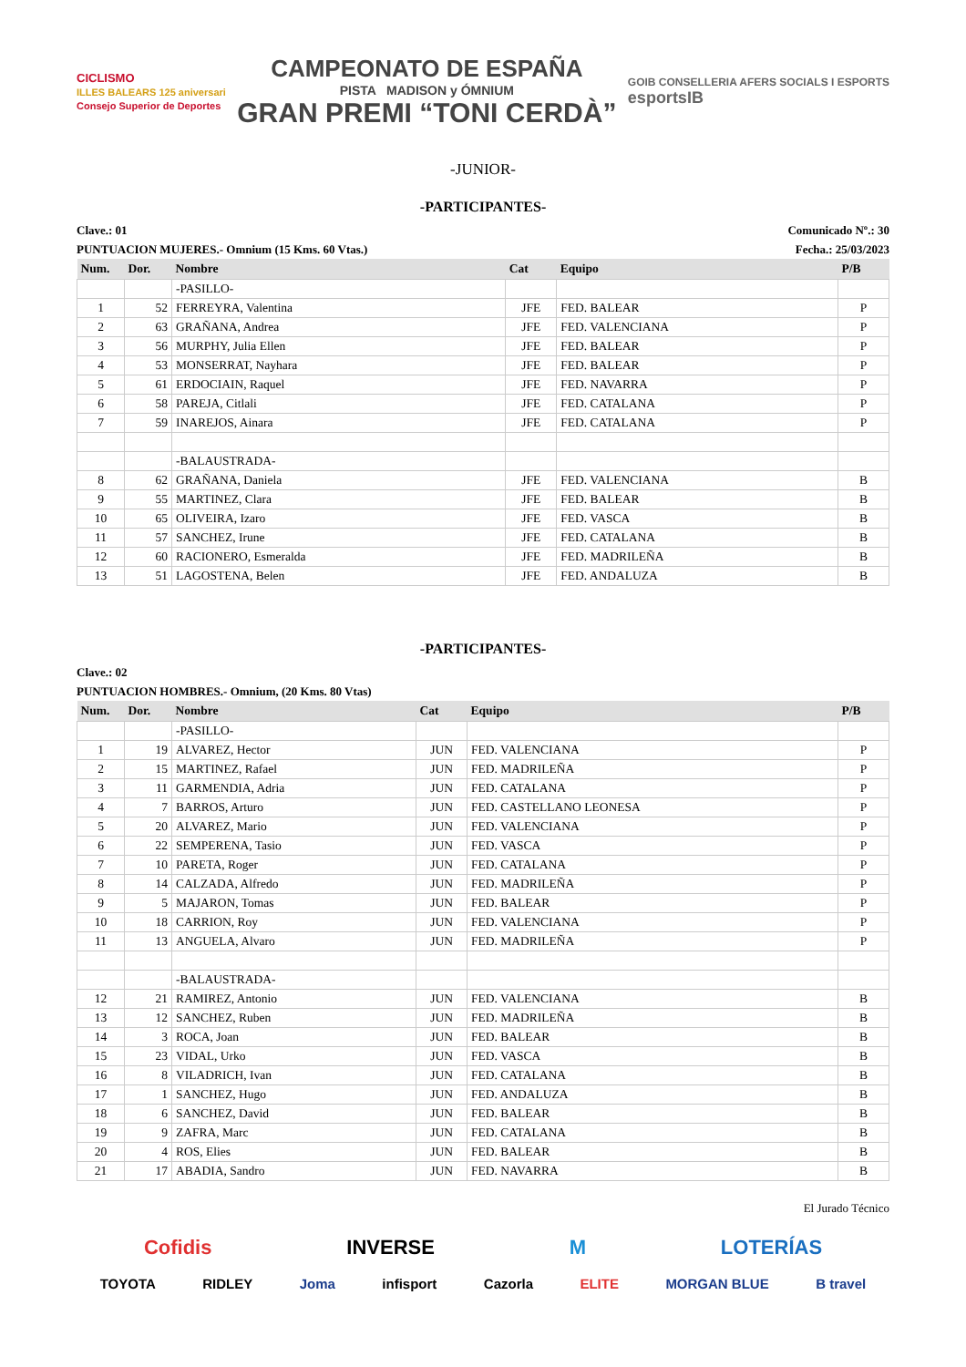CICLISMO
ILLES BALEARS 125 aniversari
Consejo Superior de Deportes
CAMPEONATO DE ESPAÑA
PISTA MADISON y ÓMNIUM
GRAN PREMI “TONI CERDÀ”
GOIB CONSELLERIA AFERS SOCIALS I ESPORTS
esportsIB
-JUNIOR-
-PARTICIPANTES-
Clave.: 01 Comunicado Nº.: 30
PUNTUACION MUJERES.- Omnium (15 Kms. 60 Vtas.) Fecha.: 25/03/2023
| Num. | Dor. | Nombre | Cat | Equipo | P/B |
| --- | --- | --- | --- | --- | --- |
| | | -PASILLO- | | | |
| 1 | 52 | FERREYRA, Valentina | JFE | FED. BALEAR | P |
| 2 | 63 | GRAÑANA, Andrea | JFE | FED. VALENCIANA | P |
| 3 | 56 | MURPHY, Julia Ellen | JFE | FED. BALEAR | P |
| 4 | 53 | MONSERRAT, Nayhara | JFE | FED. BALEAR | P |
| 5 | 61 | ERDOCIAIN, Raquel | JFE | FED. NAVARRA | P |
| 6 | 58 | PAREJA, Citlali | JFE | FED. CATALANA | P |
| 7 | 59 | INAREJOS, Ainara | JFE | FED. CATALANA | P |
| | | -BALAUSTRADA- | | | |
| 8 | 62 | GRAÑANA, Daniela | JFE | FED. VALENCIANA | B |
| 9 | 55 | MARTINEZ, Clara | JFE | FED. BALEAR | B |
| 10 | 65 | OLIVEIRA, Izaro | JFE | FED. VASCA | B |
| 11 | 57 | SANCHEZ, Irune | JFE | FED. CATALANA | B |
| 12 | 60 | RACIONERO, Esmeralda | JFE | FED. MADRILEÑA | B |
| 13 | 51 | LAGOSTENA, Belen | JFE | FED. ANDALUZA | B |
-PARTICIPANTES-
Clave.: 02
PUNTUACION HOMBRES.- Omnium, (20 Kms. 80 Vtas)
| Num. | Dor. | Nombre | Cat | Equipo | P/B |
| --- | --- | --- | --- | --- | --- |
| | | -PASILLO- | | | |
| 1 | 19 | ALVAREZ, Hector | JUN | FED. VALENCIANA | P |
| 2 | 15 | MARTINEZ, Rafael | JUN | FED. MADRILEÑA | P |
| 3 | 11 | GARMENDIA, Adria | JUN | FED. CATALANA | P |
| 4 | 7 | BARROS, Arturo | JUN | FED. CASTELLANO LEONESA | P |
| 5 | 20 | ALVAREZ, Mario | JUN | FED. VALENCIANA | P |
| 6 | 22 | SEMPERENA, Tasio | JUN | FED. VASCA | P |
| 7 | 10 | PARETA, Roger | JUN | FED. CATALANA | P |
| 8 | 14 | CALZADA, Alfredo | JUN | FED. MADRILEÑA | P |
| 9 | 5 | MAJARON, Tomas | JUN | FED. BALEAR | P |
| 10 | 18 | CARRION, Roy | JUN | FED. VALENCIANA | P |
| 11 | 13 | ANGUELA, Alvaro | JUN | FED. MADRILEÑA | P |
| | | -BALAUSTRADA- | | | |
| 12 | 21 | RAMIREZ, Antonio | JUN | FED. VALENCIANA | B |
| 13 | 12 | SANCHEZ, Ruben | JUN | FED. MADRILEÑA | B |
| 14 | 3 | ROCA, Joan | JUN | FED. BALEAR | B |
| 15 | 23 | VIDAL, Urko | JUN | FED. VASCA | B |
| 16 | 8 | VILADRICH, Ivan | JUN | FED. CATALANA | B |
| 17 | 1 | SANCHEZ, Hugo | JUN | FED. ANDALUZA | B |
| 18 | 6 | SANCHEZ, David | JUN | FED. BALEAR | B |
| 19 | 9 | ZAFRA, Marc | JUN | FED. CATALANA | B |
| 20 | 4 | ROS, Elies | JUN | FED. BALEAR | B |
| 21 | 17 | ABADIA, Sandro | JUN | FED. NAVARRA | B |
El Jurado Técnico
Cofidis INVERSE M LOTERÍAS
TOYOTA RIDLEY Joma infisport Cazorla ELITE MORGAN BLUE B travel